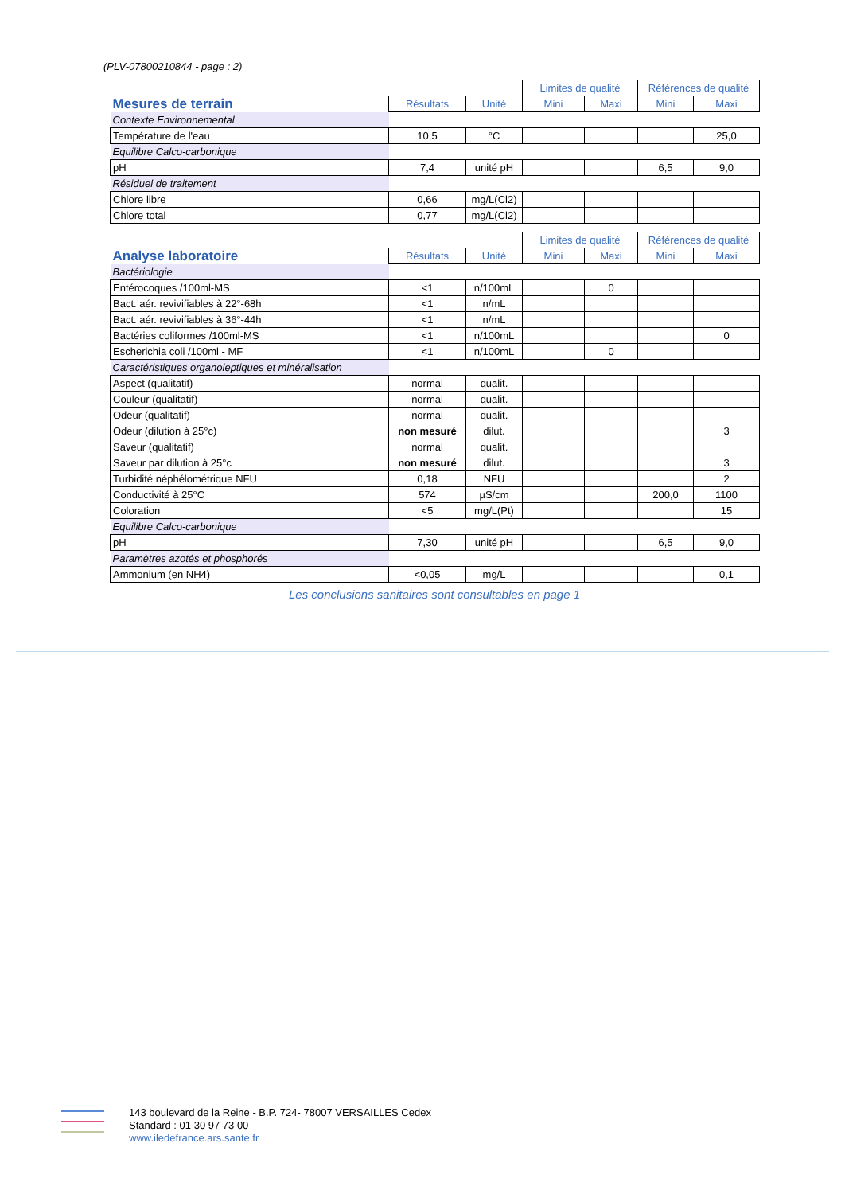(PLV-07800210844 - page : 2)
| | | | Limites de qualité | | Références de qualité | |
| Mesures de terrain | Résultats | Unité | Mini | Maxi | Mini | Maxi |
| Contexte Environnemental | | | | | | |
| Température de l'eau | 10,5 | °C | | | | 25,0 |
| Equilibre Calco-carbonique | | | | | | |
| pH | 7,4 | unité pH | | | 6,5 | 9,0 |
| Résiduel de traitement | | | | | | |
| Chlore libre | 0,66 | mg/L(Cl2) | | | | |
| Chlore total | 0,77 | mg/L(Cl2) | | | | |
| | | | Limites de qualité | | Références de qualité | |
| Analyse laboratoire | Résultats | Unité | Mini | Maxi | Mini | Maxi |
| Bactériologie | | | | | | |
| Entérocoques /100ml-MS | <1 | n/100mL | | 0 | | |
| Bact. aér. revivifiables à 22°-68h | <1 | n/mL | | | | |
| Bact. aér. revivifiables à 36°-44h | <1 | n/mL | | | | |
| Bactéries coliformes /100ml-MS | <1 | n/100mL | | | | 0 |
| Escherichia coli /100ml - MF | <1 | n/100mL | | 0 | | |
| Caractéristiques organoleptiques et minéralisation | | | | | | |
| Aspect (qualitatif) | normal | qualit. | | | | |
| Couleur (qualitatif) | normal | qualit. | | | | |
| Odeur (qualitatif) | normal | qualit. | | | | |
| Odeur (dilution à 25°c) | non mesuré | dilut. | | | | 3 |
| Saveur (qualitatif) | normal | qualit. | | | | |
| Saveur par dilution à 25°c | non mesuré | dilut. | | | | 3 |
| Turbidité néphélométrique NFU | 0,18 | NFU | | | | 2 |
| Conductivité à 25°C | 574 | µS/cm | | | 200,0 | 1100 |
| Coloration | <5 | mg/L(Pt) | | | | 15 |
| Equilibre Calco-carbonique | | | | | | |
| pH | 7,30 | unité pH | | | 6,5 | 9,0 |
| Paramètres azotés et phosphorés | | | | | | |
| Ammonium (en NH4) | <0,05 | mg/L | | | | 0,1 |
Les conclusions sanitaires sont consultables en page 1
143 boulevard de la Reine - B.P. 724- 78007 VERSAILLES Cedex
Standard : 01 30 97 73 00
www.iledefrance.ars.sante.fr